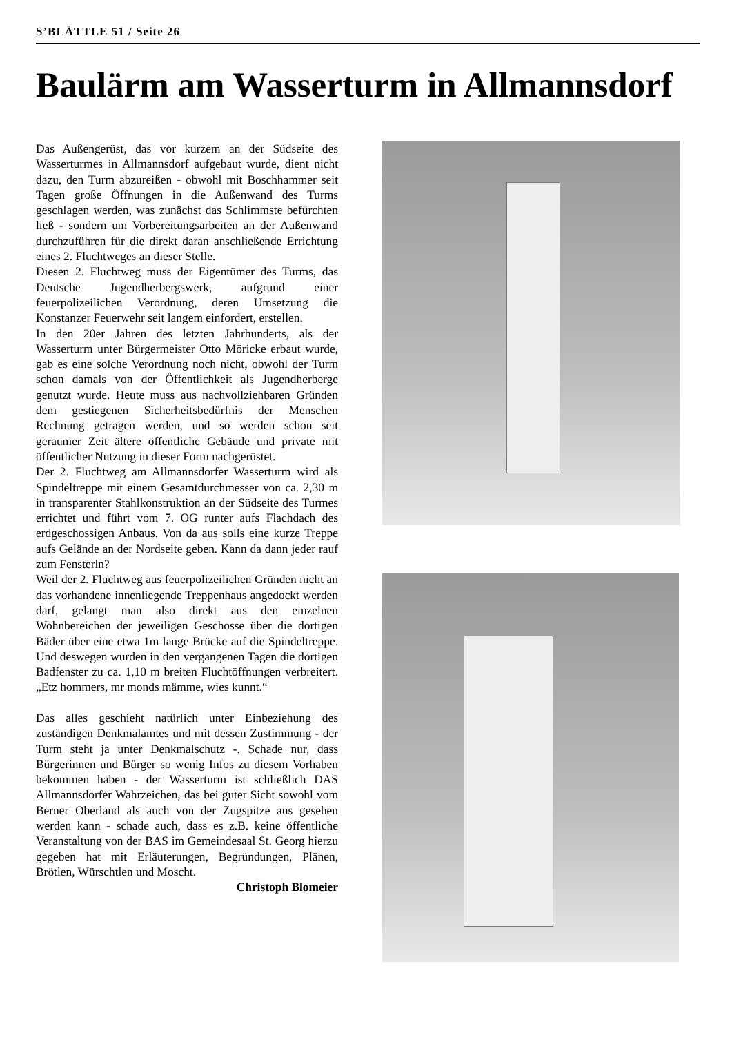S’BLÄTTLE 51 / Seite 26
Baulärm am Wasserturm in Allmannsdorf
Das Außengerüst, das vor kurzem an der Südseite des Wasserturmes in Allmannsdorf aufgebaut wurde, dient nicht dazu, den Turm abzureißen - obwohl mit Boschhammer seit Tagen große Öffnungen in die Außenwand des Turms geschlagen werden, was zunächst das Schlimmste befürchten ließ - sondern um Vorbereitungsarbeiten an der Außenwand durchzuführen für die direkt daran anschließende Errichtung eines 2. Fluchtweges an dieser Stelle.
Diesen 2. Fluchtweg muss der Eigentümer des Turms, das Deutsche Jugendherbergswerk, aufgrund einer feuerpolizeilichen Verordnung, deren Umsetzung die Konstanzer Feuerwehr seit langem einfordert, erstellen.
In den 20er Jahren des letzten Jahrhunderts, als der Wasserturm unter Bürgermeister Otto Möricke erbaut wurde, gab es eine solche Verordnung noch nicht, obwohl der Turm schon damals von der Öffentlichkeit als Jugendherberge genutzt wurde. Heute muss aus nachvollziehbaren Gründen dem gestiegenen Sicherheitsbedürfnis der Menschen Rechnung getragen werden, und so werden schon seit geraumer Zeit ältere öffentliche Gebäude und private mit öffentlicher Nutzung in dieser Form nachgerüstet.
Der 2. Fluchtweg am Allmannsdorfer Wasserturm wird als Spindeltreppe mit einem Gesamtdurchmesser von ca. 2,30 m in transparenter Stahlkonstruktion an der Südseite des Turmes errichtet und führt vom 7. OG runter aufs Flachdach des erdgeschossigen Anbaus. Von da aus solls eine kurze Treppe aufs Gelände an der Nordseite geben. Kann da dann jeder rauf zum Fensterln?
Weil der 2. Fluchtweg aus feuerpolizeilichen Gründen nicht an das vorhandene innenliegende Treppenhaus angedockt werden darf, gelangt man also direkt aus den einzelnen Wohnbereichen der jeweiligen Geschosse über die dortigen Bäder über eine etwa 1m lange Brücke auf die Spindeltreppe. Und deswegen wurden in den vergangenen Tagen die dortigen Badfenster zu ca. 1,10 m breiten Fluchtöffnungen verbreitert. „Etz hommers, mr monds mämme, wies kunnt.“
Das alles geschieht natürlich unter Einbeziehung des zuständigen Denkmalamtes und mit dessen Zustimmung - der Turm steht ja unter Denkmalschutz -. Schade nur, dass Bürgerinnen und Bürger so wenig Infos zu diesem Vorhaben bekommen haben - der Wasserturm ist schließlich DAS Allmannsdorfer Wahrzeichen, das bei guter Sicht sowohl vom Berner Oberland als auch von der Zugspitze aus gesehen werden kann - schade auch, dass es z.B. keine öffentliche Veranstaltung von der BAS im Gemeindesaal St. Georg hierzu gegeben hat mit Erläuterungen, Begründungen, Plänen, Brötlen, Würschtlen und Moscht.
Christoph Blomeier